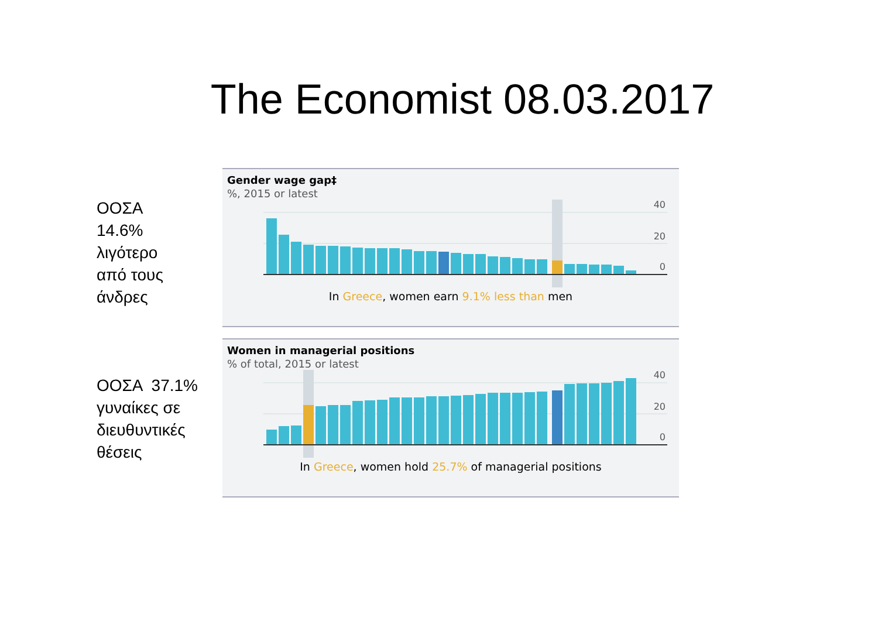The Economist 08.03.2017
ΟΟΣΑ
14.6%
λιγότερο
από τους
άνδρες
Gender wage gap‡
%, 2015 or latest
40
20
0
In Greece, women earn 9.1% less than men
ΟΟΣΑ 37.1%
γυναίκες σε
διευθυντικές
θέσεις
Women in managerial positions
% of total, 2015 or latest
40
20
0
In Greece, women hold 25.7% of managerial positions